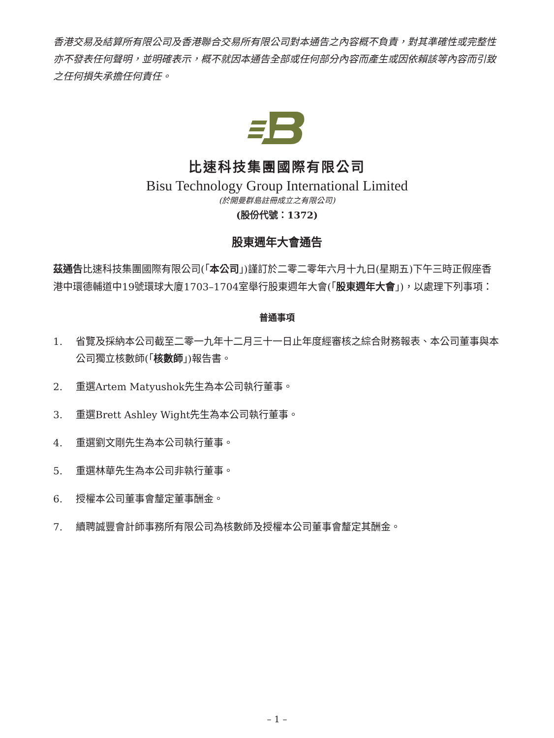香港交易及結算所有限公司及香港聯合交易所有限公司對本通告之內容概不負責，對其準確性或完整性亦不發表任何聲明，並明確表示，概不就因本通告全部或任何部分內容而產生或因依賴該等內容而引致之任何損失承擔任何責任。
比速科技集團國際有限公司
Bisu Technology Group International Limited
(於開曼群島註冊成立之有限公司)
(股份代號：1372)
股東週年大會通告
茲通告比速科技集團國際有限公司(「本公司」)謹訂於二零二零年六月十九日(星期五)下午三時正假座香港中環德輔道中19號環球大廈1703–1704室舉行股東週年大會(「股東週年大會」)，以處理下列事項：
普通事項
1. 省覽及採納本公司截至二零一九年十二月三十一日止年度經審核之綜合財務報表、本公司董事與本公司獨立核數師(「核數師」)報告書。
2. 重選Artem Matyushok先生為本公司執行董事。
3. 重選Brett Ashley Wight先生為本公司執行董事。
4. 重選劉文剛先生為本公司執行董事。
5. 重選林華先生為本公司非執行董事。
6. 授權本公司董事會釐定董事酬金。
7. 續聘誠豐會計師事務所有限公司為核數師及授權本公司董事會釐定其酬金。
– 1 –